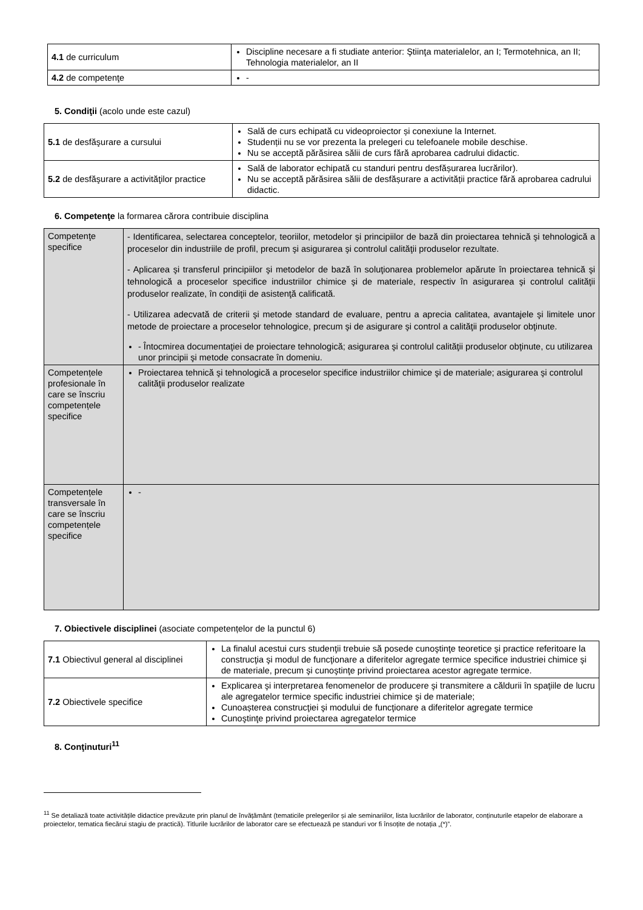| 4.1 de curriculum | Discipline necesare a fi studiate anterior: Ştiinţa materialelor, an I; Termotehnica, an II; Tehnologia materialelor, an II |
| 4.2 de competenţe | - |
5. Condiţii (acolo unde este cazul)
| 5.1 de desfăşurare a cursului | Sală de curs echipată cu videoproiector și conexiune la Internet. Studenții nu se vor prezenta la prelegeri cu telefoanele mobile deschise. Nu se acceptă părăsirea sălii de curs fără aprobarea cadrului didactic. |
| 5.2 de desfăşurare a activităţilor practice | Sală de laborator echipată cu standuri pentru desfășurarea lucrărilor). Nu se acceptă părăsirea sălii de desfășurare a activității practice fără aprobarea cadrului didactic. |
6. Competenţe la formarea cărora contribuie disciplina
| Competenţe specifice | - Identificarea, selectarea conceptelor, teoriilor, metodelor şi principiilor de bază din proiectarea tehnică şi tehnologică a proceselor din industriile de profil, precum şi asigurarea şi controlul calităţii produselor rezultate. - Aplicarea şi transferul principiilor şi metodelor de bază în soluţionarea problemelor apărute în proiectarea tehnică şi tehnologică a proceselor specifice industriilor chimice şi de materiale, respectiv în asigurarea şi controlul calităţii produselor realizate, în condiţii de asistenţă calificată. - Utilizarea adecvată de criterii şi metode standard de evaluare, pentru a aprecia calitatea, avantajele şi limitele unor metode de proiectare a proceselor tehnologice, precum şi de asigurare şi control a calităţii produselor obţinute. - Întocmirea documentaţiei de proiectare tehnologică; asigurarea şi controlul calităţii produselor obţinute, cu utilizarea unor principii şi metode consacrate în domeniu. |
| Competențele profesionale în care se înscriu competențele specifice | Proiectarea tehnică şi tehnologică a proceselor specifice industriilor chimice şi de materiale; asigurarea şi controlul calităţii produselor realizate |
| Competențele transversale în care se înscriu competențele specifice | - |
7. Obiectivele disciplinei (asociate competențelor de la punctul 6)
| 7.1 Obiectivul general al disciplinei | La finalul acestui curs studenţii trebuie să posede cunoştinţe teoretice şi practice referitoare la construcţia şi modul de funcţionare a diferitelor agregate termice specifice industriei chimice şi de materiale, precum şi cunoştinţe privind proiectarea acestor agregate termice. |
| 7.2 Obiectivele specifice | Explicarea şi interpretarea fenomenelor de producere şi transmitere a căldurii în spaţiile de lucru ale agregatelor termice specific industriei chimice şi de materiale; Cunoașterea construcţiei şi modului de funcţionare a diferitelor agregate termice Cunoştinţe privind proiectarea agregatelor termice |
8. Conţinuturi<sup>11</sup>
<sup>11</sup> Se detaliază toate activitățile didactice prevăzute prin planul de învățământ (tematicile prelegerilor și ale seminariilor, lista lucrărilor de laborator, conținuturile etapelor de elaborare a proiectelor, tematica fiecărui stagiu de practică). Titlurile lucrărilor de laborator care se efectuează pe standuri vor fi însoțite de notația „(*)”.